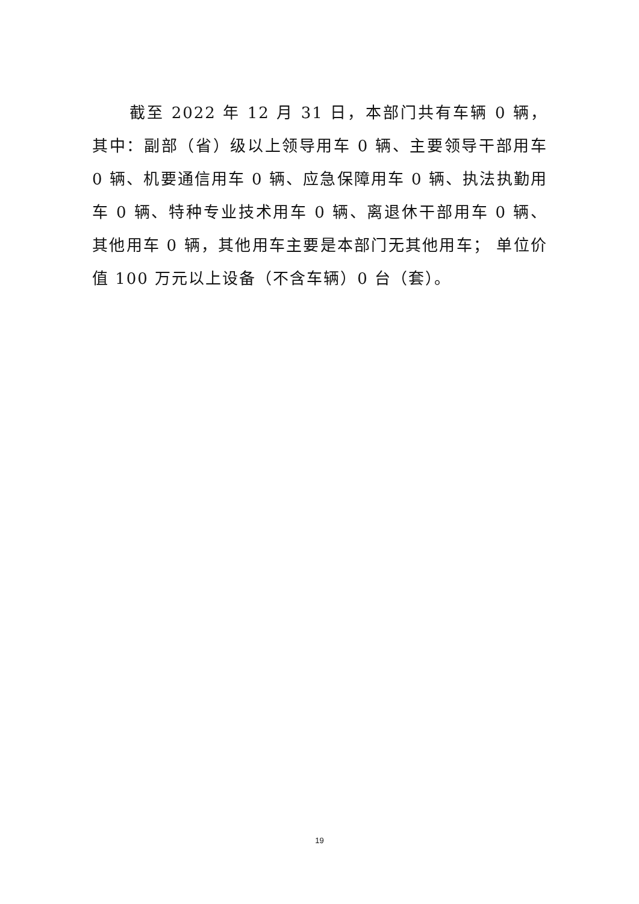截至 2022 年 12 月 31 日，本部门共有车辆 0 辆，其中：副部（省）级以上领导用车 0 辆、主要领导干部用车 0 辆、机要通信用车 0 辆、应急保障用车 0 辆、执法执勤用车 0 辆、特种专业技术用车 0 辆、离退休干部用车 0 辆、其他用车 0 辆，其他用车主要是本部门无其他用车； 单位价值 100 万元以上设备（不含车辆）0 台（套）。
19